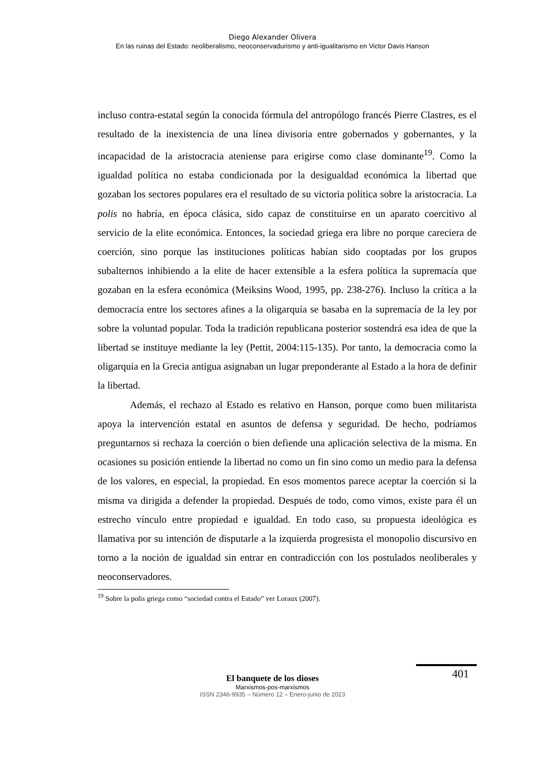Diego Alexander Olivera
En las ruinas del Estado: neoliberalismo, neoconservadurismo y anti-igualitarismo en Victor Davis Hanson
incluso contra-estatal según la conocida fórmula del antropólogo francés Pierre Clastres, es el resultado de la inexistencia de una línea divisoria entre gobernados y gobernantes, y la incapacidad de la aristocracia ateniense para erigirse como clase dominante<sup>19</sup>. Como la igualdad política no estaba condicionada por la desigualdad económica la libertad que gozaban los sectores populares era el resultado de su victoria política sobre la aristocracia. La polis no habría, en época clásica, sido capaz de constituirse en un aparato coercitivo al servicio de la elite económica. Entonces, la sociedad griega era libre no porque careciera de coerción, sino porque las instituciones políticas habían sido cooptadas por los grupos subalternos inhibiendo a la elite de hacer extensible a la esfera política la supremacía que gozaban en la esfera económica (Meiksins Wood, 1995, pp. 238-276). Incluso la crítica a la democracia entre los sectores afines a la oligarquía se basaba en la supremacía de la ley por sobre la voluntad popular. Toda la tradición republicana posterior sostendrá esa idea de que la libertad se instituye mediante la ley (Pettit, 2004:115-135). Por tanto, la democracia como la oligarquía en la Grecia antigua asignaban un lugar preponderante al Estado a la hora de definir la libertad.
Además, el rechazo al Estado es relativo en Hanson, porque como buen militarista apoya la intervención estatal en asuntos de defensa y seguridad. De hecho, podríamos preguntarnos si rechaza la coerción o bien defiende una aplicación selectiva de la misma. En ocasiones su posición entiende la libertad no como un fin sino como un medio para la defensa de los valores, en especial, la propiedad. En esos momentos parece aceptar la coerción si la misma va dirigida a defender la propiedad. Después de todo, como vimos, existe para él un estrecho vínculo entre propiedad e igualdad. En todo caso, su propuesta ideológica es llamativa por su intención de disputarle a la izquierda progresista el monopolio discursivo en torno a la noción de igualdad sin entrar en contradicción con los postulados neoliberales y neoconservadores.
<sup>19</sup> Sobre la polis griega como “sociedad contra el Estado” ver Loraux (2007).
401
El banquete de los dioses
Marxismos-pos-marxismos
ISSN 2346-9935 – Número 12 – Enero-junio de 2023